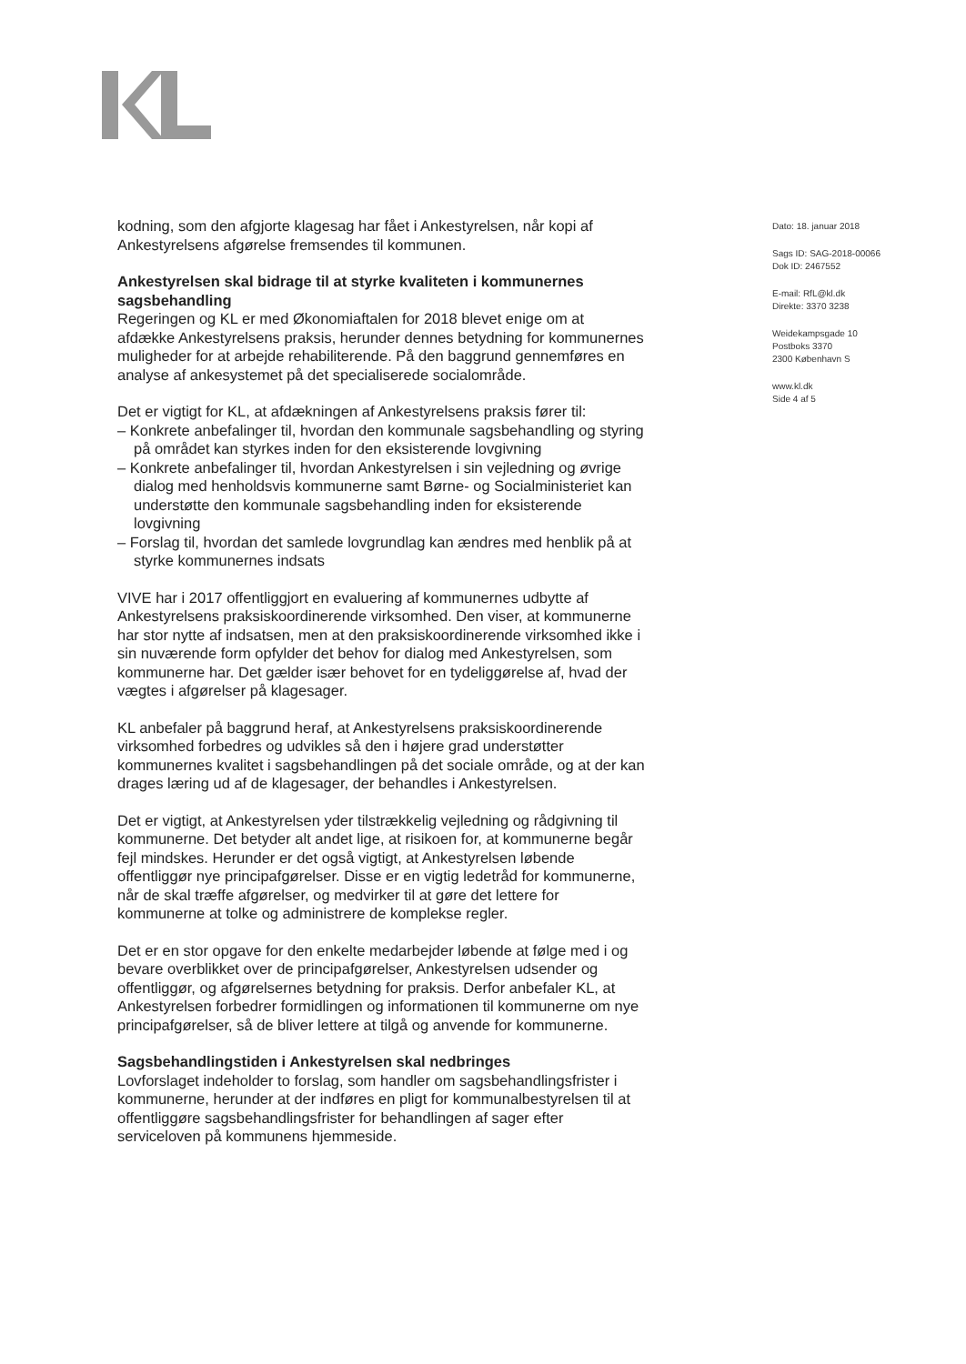kodning, som den afgjorte klagesag har fået i Ankestyrelsen, når kopi af Ankestyrelsens afgørelse fremsendes til kommunen.
Ankestyrelsen skal bidrage til at styrke kvaliteten i kommunernes sagsbehandling
Regeringen og KL er med Økonomiaftalen for 2018 blevet enige om at afdække Ankestyrelsens praksis, herunder dennes betydning for kommunernes muligheder for at arbejde rehabiliterende. På den baggrund gennemføres en analyse af ankesystemet på det specialiserede socialområde.
Det er vigtigt for KL, at afdækningen af Ankestyrelsens praksis fører til:
– Konkrete anbefalinger til, hvordan den kommunale sagsbehandling og styring på området kan styrkes inden for den eksisterende lovgivning
– Konkrete anbefalinger til, hvordan Ankestyrelsen i sin vejledning og øvrige dialog med henholdsvis kommunerne samt Børne- og Socialministeriet kan understøtte den kommunale sagsbehandling inden for eksisterende lovgivning
– Forslag til, hvordan det samlede lovgrundlag kan ændres med henblik på at styrke kommunernes indsats
VIVE har i 2017 offentliggjort en evaluering af kommunernes udbytte af Ankestyrelsens praksiskoordinerende virksomhed. Den viser, at kommunerne har stor nytte af indsatsen, men at den praksiskoordinerende virksomhed ikke i sin nuværende form opfylder det behov for dialog med Ankestyrelsen, som kommunerne har. Det gælder især behovet for en tydeliggørelse af, hvad der vægtes i afgørelser på klagesager.
KL anbefaler på baggrund heraf, at Ankestyrelsens praksiskoordinerende virksomhed forbedres og udvikles så den i højere grad understøtter kommunernes kvalitet i sagsbehandlingen på det sociale område, og at der kan drages læring ud af de klagesager, der behandles i Ankestyrelsen.
Det er vigtigt, at Ankestyrelsen yder tilstrækkelig vejledning og rådgivning til kommunerne. Det betyder alt andet lige, at risikoen for, at kommunerne begår fejl mindskes. Herunder er det også vigtigt, at Ankestyrelsen løbende offentliggør nye principafgørelser. Disse er en vigtig ledetråd for kommunerne, når de skal træffe afgørelser, og medvirker til at gøre det lettere for kommunerne at tolke og administrere de komplekse regler.
Det er en stor opgave for den enkelte medarbejder løbende at følge med i og bevare overblikket over de principafgørelser, Ankestyrelsen udsender og offentliggør, og afgørelsernes betydning for praksis. Derfor anbefaler KL, at Ankestyrelsen forbedrer formidlingen og informationen til kommunerne om nye principafgørelser, så de bliver lettere at tilgå og anvende for kommunerne.
Sagsbehandlingstiden i Ankestyrelsen skal nedbringes
Lovforslaget indeholder to forslag, som handler om sagsbehandlingsfrister i kommunerne, herunder at der indføres en pligt for kommunalbestyrelsen til at offentliggøre sagsbehandlingsfrister for behandlingen af sager efter serviceloven på kommunens hjemmeside.
Dato: 18. januar 2018
Sags ID: SAG-2018-00066
Dok ID: 2467552
E-mail: RfL@kl.dk
Direkte: 3370 3238
Weidekampsgade 10
Postboks 3370
2300 København S
www.kl.dk
Side 4 af 5